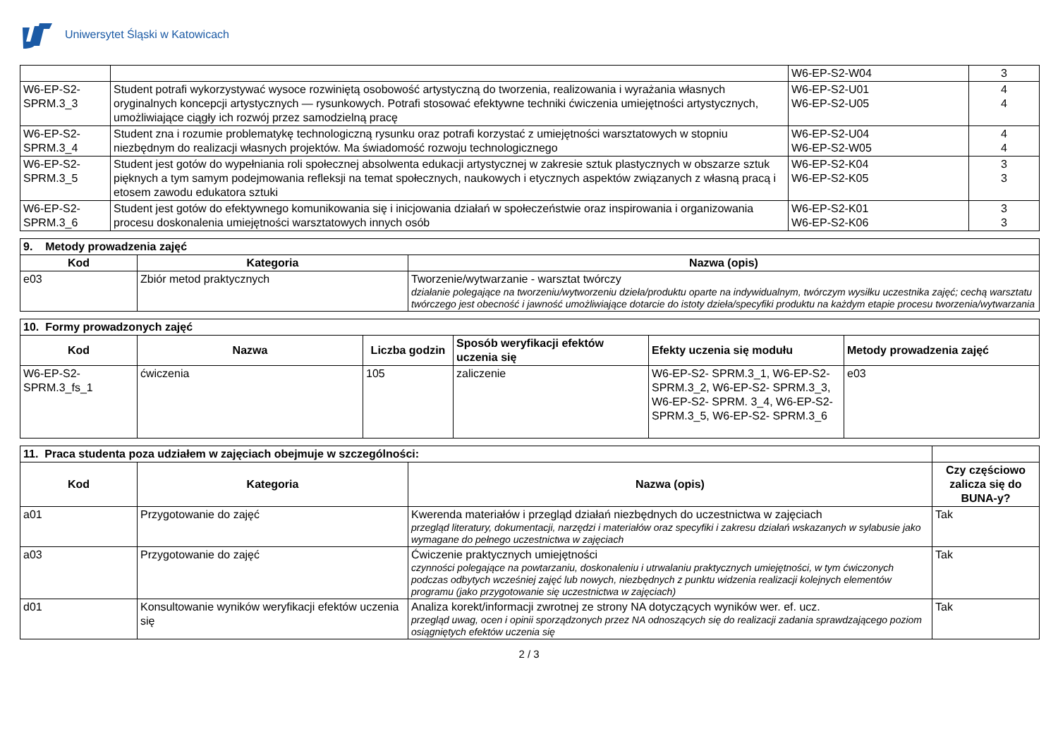Uniwersytet Śląski w Katowicach
| | | W6-EP-S2-W04 | 3 |
| W6-EP-S2-SPRM.3_3 | Student potrafi wykorzystywać wysoce rozwiniętą osobowość artystyczną do tworzenia, realizowania i wyrażania własnych oryginalnych koncepcji artystycznych — rysunkowych. Potrafi stosować efektywne techniki ćwiczenia umiejętności artystycznych, umożliwiające ciągły ich rozwój przez samodzielną pracę | W6-EP-S2-U01 W6-EP-S2-U05 | 4 4 |
| W6-EP-S2-SPRM.3_4 | Student zna i rozumie problematykę technologiczną rysunku oraz potrafi korzystać z umiejętności warsztatowych w stopniu niezbędnym do realizacji własnych projektów. Ma świadomość rozwoju technologicznego | W6-EP-S2-U04 W6-EP-S2-W05 | 4 4 |
| W6-EP-S2-SPRM.3_5 | Student jest gotów do wypełniania roli społecznej absolwenta edukacji artystycznej w zakresie sztuk plastycznych w obszarze sztuk pięknych a tym samym podejmowania refleksji na temat społecznych, naukowych i etycznych aspektów związanych z własną pracą i etosem zawodu edukatora sztuki | W6-EP-S2-K04 W6-EP-S2-K05 | 3 3 |
| W6-EP-S2-SPRM.3_6 | Student jest gotów do efektywnego komunikowania się i inicjowania działań w społeczeństwie oraz inspirowania i organizowania procesu doskonalenia umiejętności warsztatowych innych osób | W6-EP-S2-K01 W6-EP-S2-K06 | 3 3 |
| 9. Metody prowadzenia zajęć | | |
| Kod | Kategoria | Nazwa (opis) |
| e03 | Zbiór metod praktycznych | Tworzenie/wytwarzanie - warsztat twórczy działanie polegające na tworzeniu/wytworzeniu dzieła/produktu oparte na indywidualnym, twórczym wysiłku uczestnika zajęć; cechą warsztatu twórczego jest obecność i jawność umożliwiające dotarcie do istoty dzieła/specyfiki produktu na każdym etapie procesu tworzenia/wytwarzania |
| 10. Formy prowadzonych zajęć | | | | | |
| Kod | Nazwa | Liczba godzin | Sposób weryfikacji efektów uczenia się | Efekty uczenia się modułu | Metody prowadzenia zajęć |
| W6-EP-S2-SPRM.3_fs_1 | ćwiczenia | 105 | zaliczenie | W6-EP-S2- SPRM.3_1, W6-EP-S2- SPRM.3_2, W6-EP-S2- SPRM.3_3, W6-EP-S2- SPRM. 3_4, W6-EP-S2- SPRM.3_5, W6-EP-S2- SPRM.3_6 | e03 |
| 11. Praca studenta poza udziałem w zajęciach obejmuje w szczególności: | | | |
| Kod | Kategoria | Nazwa (opis) | Czy częściowo zalicza się do BUNA-y? |
| a01 | Przygotowanie do zajęć | Kwerenda materiałów i przegląd działań niezbędnych do uczestnictwa w zajęciach przegląd literatury, dokumentacji, narzędzi i materiałów oraz specyfiki i zakresu działań wskazanych w sylabusie jako wymagane do pełnego uczestnictwa w zajęciach | Tak |
| a03 | Przygotowanie do zajęć | Ćwiczenie praktycznych umiejętności czynności polegające na powtarzaniu, doskonaleniu i utrwalaniu praktycznych umiejętności, w tym ćwiczonych podczas odbytych wcześniej zajęć lub nowych, niezbędnych z punktu widzenia realizacji kolejnych elementów programu (jako przygotowanie się uczestnictwa w zajęciach) | Tak |
| d01 | Konsultowanie wyników weryfikacji efektów uczenia się | Analiza korekt/informacji zwrotnej ze strony NA dotyczących wyników wer. ef. ucz. przegląd uwag, ocen i opinii sporządzonych przez NA odnoszących się do realizacji zadania sprawdzającego poziom osiągniętych efektów uczenia się | Tak |
2 / 3